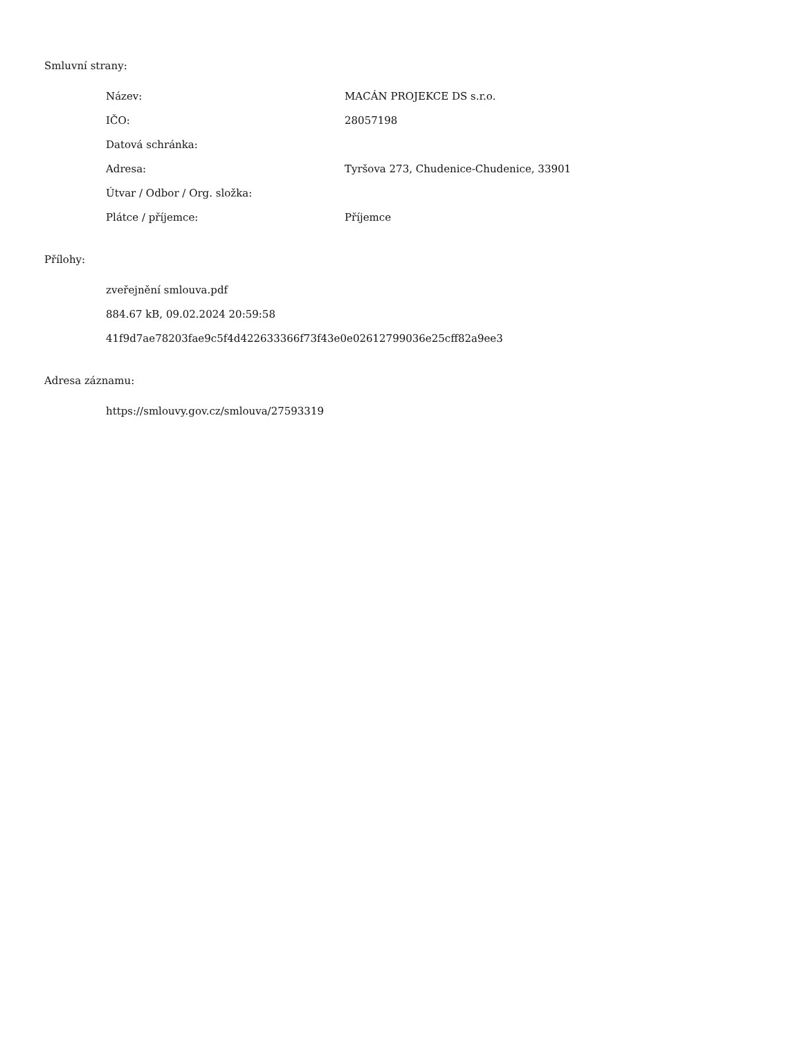Smluvní strany:
| Název: | MACÁN PROJEKCE DS s.r.o. |
| IČO: | 28057198 |
| Datová schránka: | |
| Adresa: | Tyršova 273, Chudenice-Chudenice, 33901 |
| Útvar / Odbor / Org. složka: | |
| Plátce / příjemce: | Příjemce |
Přílohy:
zveřejnění smlouva.pdf
884.67 kB, 09.02.2024 20:59:58
41f9d7ae78203fae9c5f4d422633366f73f43e0e02612799036e25cff82a9ee3
Adresa záznamu:
https://smlouvy.gov.cz/smlouva/27593319